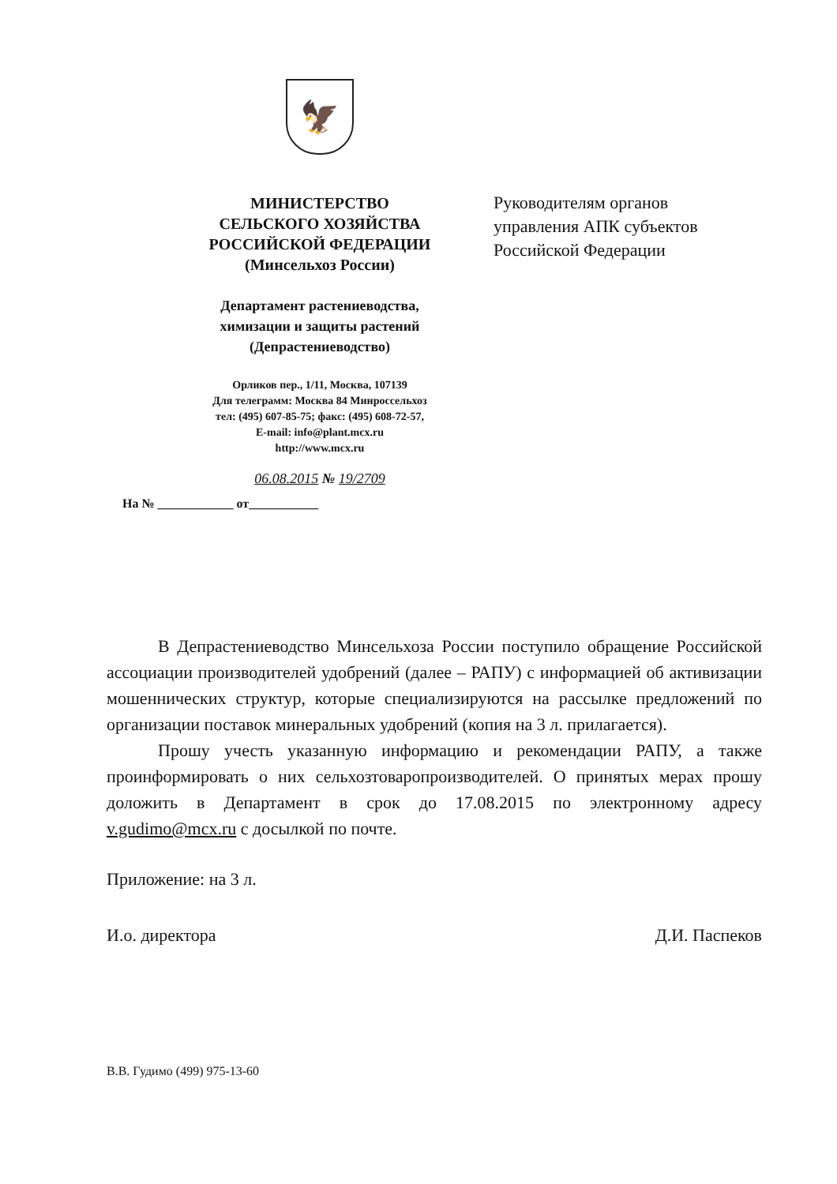🦅
МИНИСТЕРСТВО
СЕЛЬСКОГО ХОЗЯЙСТВА
РОССИЙСКОЙ ФЕДЕРАЦИИ
(Минсельхоз России)
Департамент растениеводства,
химизации и защиты растений
(Депрастениеводство)
Орликов пер., 1/11, Москва, 107139
Для телеграмм: Москва 84 Минроссельхоз
тел: (495) 607-85-75; факс: (495) 608-72-57,
E-mail: info@plant.mcx.ru
http://www.mcx.ru
06.08.2015 № 19/2709
На № ____________ от___________
Руководителям органов
управления АПК субъектов
Российской Федерации
В Депрастениеводство Минсельхоза России поступило обращение Российской ассоциации производителей удобрений (далее – РАПУ) с информацией об активизации мошеннических структур, которые специализируются на рассылке предложений по организации поставок минеральных удобрений (копия на 3 л. прилагается).
Прошу учесть указанную информацию и рекомендации РАПУ, а также проинформировать о них сельхозтоваропроизводителей. О принятых мерах прошу доложить в Департамент в срок до 17.08.2015 по электронному адресу v.gudimo@mcx.ru с досылкой по почте.
Приложение: на 3 л.
И.о. директора Д.И. Паспеков
В.В. Гудимо (499) 975-13-60